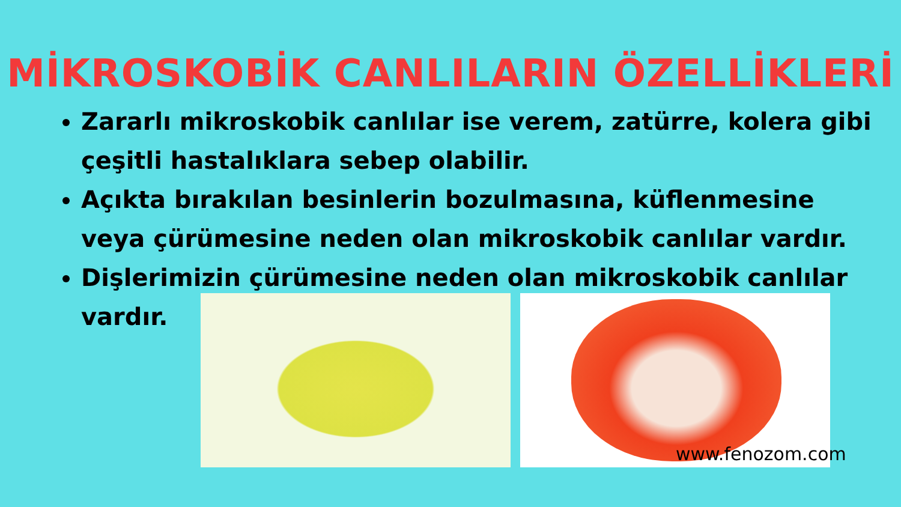MİKROSKOBİK CANLILARIN ÖZELLİKLERİ
Zararlı mikroskobik canlılar ise verem, zatürre, kolera gibi çeşitli hastalıklara sebep olabilir.
Açıkta bırakılan besinlerin bozulmasına, küflenmesine veya çürümesine neden olan mikroskobik canlılar vardır.
Dişlerimizin çürümesine neden olan mikroskobik canlılar vardır.
www.fenozom.com